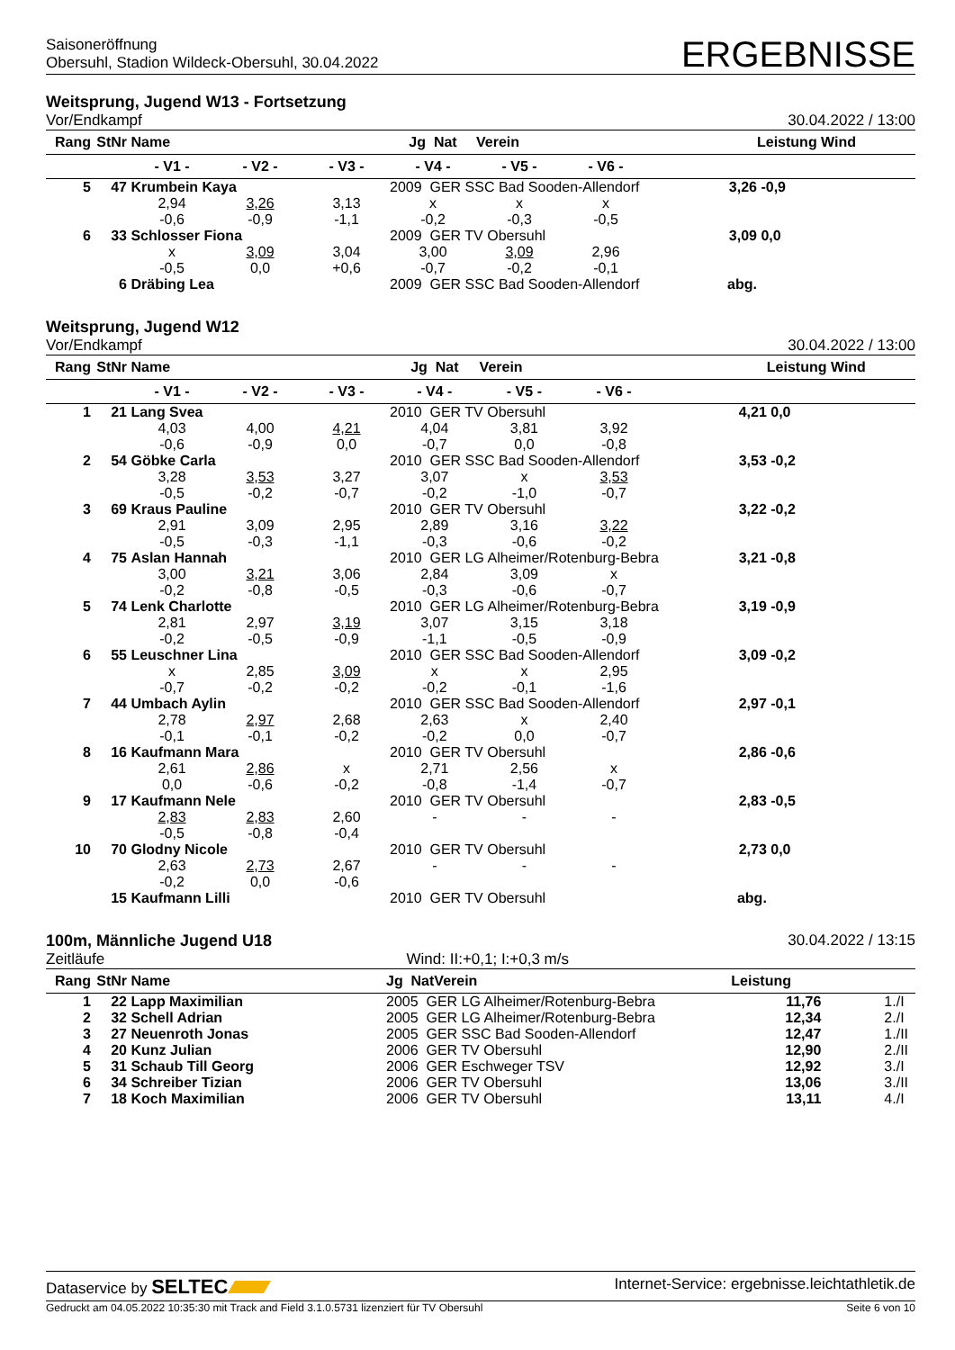Saisoneröffnung
Obersuhl, Stadion Wildeck-Obersuhl, 30.04.2022
ERGEBNISSE
Weitsprung, Jugend W13 - Fortsetzung
Vor/Endkampf 30.04.2022 / 13:00
| Rang | StNr | Name | | | Jg Nat | Verein | | | Leistung Wind | |
| --- | --- | --- | --- | --- | --- | --- | --- | --- | --- | --- |
| | | - V1 - | - V2 - | - V3 - | - V4 - | - V5 - | - V6 - | | | |
| 5 | 47 | Krumbein Kaya | | | 2009 GER SSC Bad Sooden-Allendorf | | | 3,26 | -0,9 | |
| | | 2,94 | 3,26 | 3,13 | x | x | x | | | |
| | | -0,6 | -0,9 | -1,1 | -0,2 | -0,3 | -0,5 | | | |
| 6 | 33 | Schlosser Fiona | | | 2009 GER TV Obersuhl | | | 3,09 | 0,0 | |
| | | x | 3,09 | 3,04 | 3,00 | 3,09 | 2,96 | | | |
| | | -0,5 | 0,0 | +0,6 | -0,7 | -0,2 | -0,1 | | | |
| | 6 | Dräbing Lea | | | 2009 GER SSC Bad Sooden-Allendorf | | | abg. | | |
Weitsprung, Jugend W12
Vor/Endkampf 30.04.2022 / 13:00
| Rang | StNr | Name | | | Jg Nat | Verein | | | Leistung Wind | |
| --- | --- | --- | --- | --- | --- | --- | --- | --- | --- | --- |
| | | - V1 - | - V2 - | - V3 - | - V4 - | - V5 - | - V6 - | | | |
| 1 | 21 | Lang Svea | | | 2010 GER TV Obersuhl | | | 4,21 | 0,0 | |
| | | 4,03 | 4,00 | 4,21 | 4,04 | 3,81 | 3,92 | | | |
| | | -0,6 | -0,9 | 0,0 | -0,7 | 0,0 | -0,8 | | | |
| 2 | 54 | Göbke Carla | | | 2010 GER SSC Bad Sooden-Allendorf | | | 3,53 | -0,2 | |
| | | 3,28 | 3,53 | 3,27 | 3,07 | x | 3,53 | | | |
| | | -0,5 | -0,2 | -0,7 | -0,2 | -1,0 | -0,7 | | | |
| 3 | 69 | Kraus Pauline | | | 2010 GER TV Obersuhl | | | 3,22 | -0,2 | |
| | | 2,91 | 3,09 | 2,95 | 2,89 | 3,16 | 3,22 | | | |
| | | -0,5 | -0,3 | -1,1 | -0,3 | -0,6 | -0,2 | | | |
| 4 | 75 | Aslan Hannah | | | 2010 GER LG Alheimer/Rotenburg-Bebra | | | 3,21 | -0,8 | |
| | | 3,00 | 3,21 | 3,06 | 2,84 | 3,09 | x | | | |
| | | -0,2 | -0,8 | -0,5 | -0,3 | -0,6 | -0,7 | | | |
| 5 | 74 | Lenk Charlotte | | | 2010 GER LG Alheimer/Rotenburg-Bebra | | | 3,19 | -0,9 | |
| | | 2,81 | 2,97 | 3,19 | 3,07 | 3,15 | 3,18 | | | |
| | | -0,2 | -0,5 | -0,9 | -1,1 | -0,5 | -0,9 | | | |
| 6 | 55 | Leuschner Lina | | | 2010 GER SSC Bad Sooden-Allendorf | | | 3,09 | -0,2 | |
| | | x | 2,85 | 3,09 | x | x | 2,95 | | | |
| | | -0,7 | -0,2 | -0,2 | -0,2 | -0,1 | -1,6 | | | |
| 7 | 44 | Umbach Aylin | | | 2010 GER SSC Bad Sooden-Allendorf | | | 2,97 | -0,1 | |
| | | 2,78 | 2,97 | 2,68 | 2,63 | x | 2,40 | | | |
| | | -0,1 | -0,1 | -0,2 | -0,2 | 0,0 | -0,7 | | | |
| 8 | 16 | Kaufmann Mara | | | 2010 GER TV Obersuhl | | | 2,86 | -0,6 | |
| | | 2,61 | 2,86 | x | 2,71 | 2,56 | x | | | |
| | | 0,0 | -0,6 | -0,2 | -0,8 | -1,4 | -0,7 | | | |
| 9 | 17 | Kaufmann Nele | | | 2010 GER TV Obersuhl | | | 2,83 | -0,5 | |
| | | 2,83 | 2,83 | 2,60 | - | - | - | | | |
| | | -0,5 | -0,8 | -0,4 | | | | | | |
| 10 | 70 | Glodny Nicole | | | 2010 GER TV Obersuhl | | | 2,73 | 0,0 | |
| | | 2,63 | 2,73 | 2,67 | - | - | - | | | |
| | | -0,2 | 0,0 | -0,6 | | | | | | |
| | 15 | Kaufmann Lilli | | | 2010 GER TV Obersuhl | | | abg. | | |
100m, Männliche Jugend U18 30.04.2022 / 13:15
Zeitläufe Wind: II:+0,1; I:+0,3 m/s
| Rang | StNr | Name | Jg Nat | Verein | Leistung | |
| --- | --- | --- | --- | --- | --- | --- |
| 1 | 22 | Lapp Maximilian | 2005 GER LG Alheimer/Rotenburg-Bebra | | 11,76 | 1./I |
| 2 | 32 | Schell Adrian | 2005 GER LG Alheimer/Rotenburg-Bebra | | 12,34 | 2./I |
| 3 | 27 | Neuenroth Jonas | 2005 GER SSC Bad Sooden-Allendorf | | 12,47 | 1./II |
| 4 | 20 | Kunz Julian | 2006 GER TV Obersuhl | | 12,90 | 2./II |
| 5 | 31 | Schaub Till Georg | 2006 GER Eschweger TSV | | 12,92 | 3./I |
| 6 | 34 | Schreiber Tizian | 2006 GER TV Obersuhl | | 13,06 | 3./II |
| 7 | 18 | Koch Maximilian | 2006 GER TV Obersuhl | | 13,11 | 4./I |
Dataservice by SELTEC Internet-Service: ergebnisse.leichtathletik.de
Gedruckt am 04.05.2022 10:35:30 mit Track and Field 3.1.0.5731 lizenziert für TV Obersuhl Seite 6 von 10